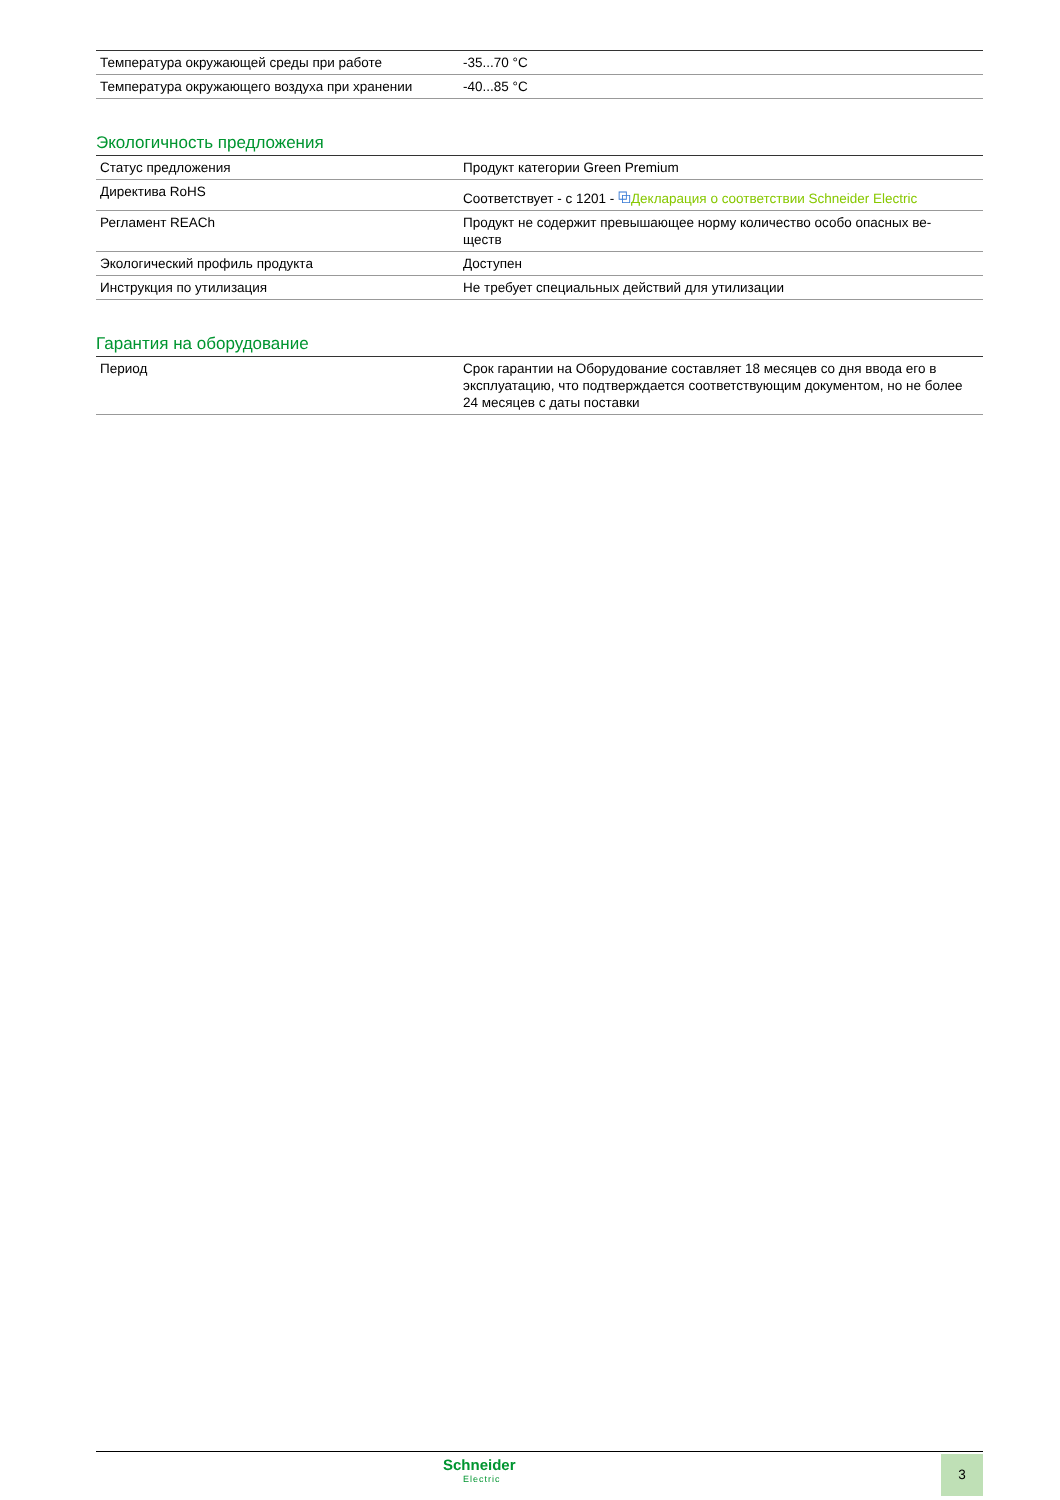| Температура окружающей среды при работе | -35...70 °C |
| Температура окружающего воздуха при хранении | -40...85 °C |
Экологичность предложения
| Статус предложения | Продукт категории Green Premium |
| Директива RoHS | Соответствует - с 1201 - ⧉ Декларация о соответствии Schneider Electric |
| Регламент REACh | Продукт не содержит превышающее норму количество особо опасных ве- ществ |
| Экологический профиль продукта | Доступен |
| Инструкция по утилизация | Не требует специальных действий для утилизации |
Гарантия на оборудование
| Период | Срок гарантии на Оборудование составляет 18 месяцев со дня ввода его в эксплуатацию, что подтверждается соответствующим документом, но не более 24 месяцев с даты поставки |
Schneider
Electric
3